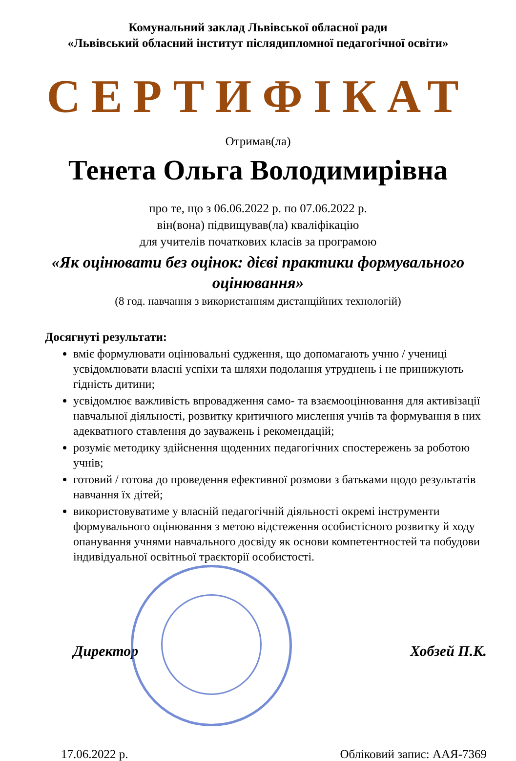Комунальний заклад Львівської обласної ради
«Львівський обласний інститут післядипломної педагогічної освіти»
СЕРТИФІКАТ
Отримав(ла)
Тенета Ольга Володимирівна
про те, що з 06.06.2022 р. по 07.06.2022 р.
він(вона) підвищував(ла) кваліфікацію
для учителів початкових класів за програмою
«Як оцінювати без оцінок: дієві практики формувального оцінювання»
(8 год. навчання з використанням дистанційних технологій)
Досягнуті результати:
вміє формулювати оцінювальні судження, що допомагають учню / учениці усвідомлювати власні успіхи та шляхи подолання утруднень і не принижують гідність дитини;
усвідомлює важливість впровадження само- та взаємооцінювання для активізації навчальної діяльності, розвитку критичного мислення учнів та формування в них адекватного ставлення до зауважень і рекомендацій;
розуміє методику здійснення щоденних педагогічних спостережень за роботою учнів;
готовий / готова до проведення ефективної розмови з батьками щодо результатів навчання їх дітей;
використовуватиме у власній педагогічній діяльності окремі інструменти формувального оцінювання з метою відстеження особистісного розвитку й ходу опанування учнями навчального досвіду як основи компетентностей та побудови індивідуальної освітньої траєкторії особистості.
Директор Хобзей П.К.
17.06.2022 р. Обліковий запис: ААЯ-7369